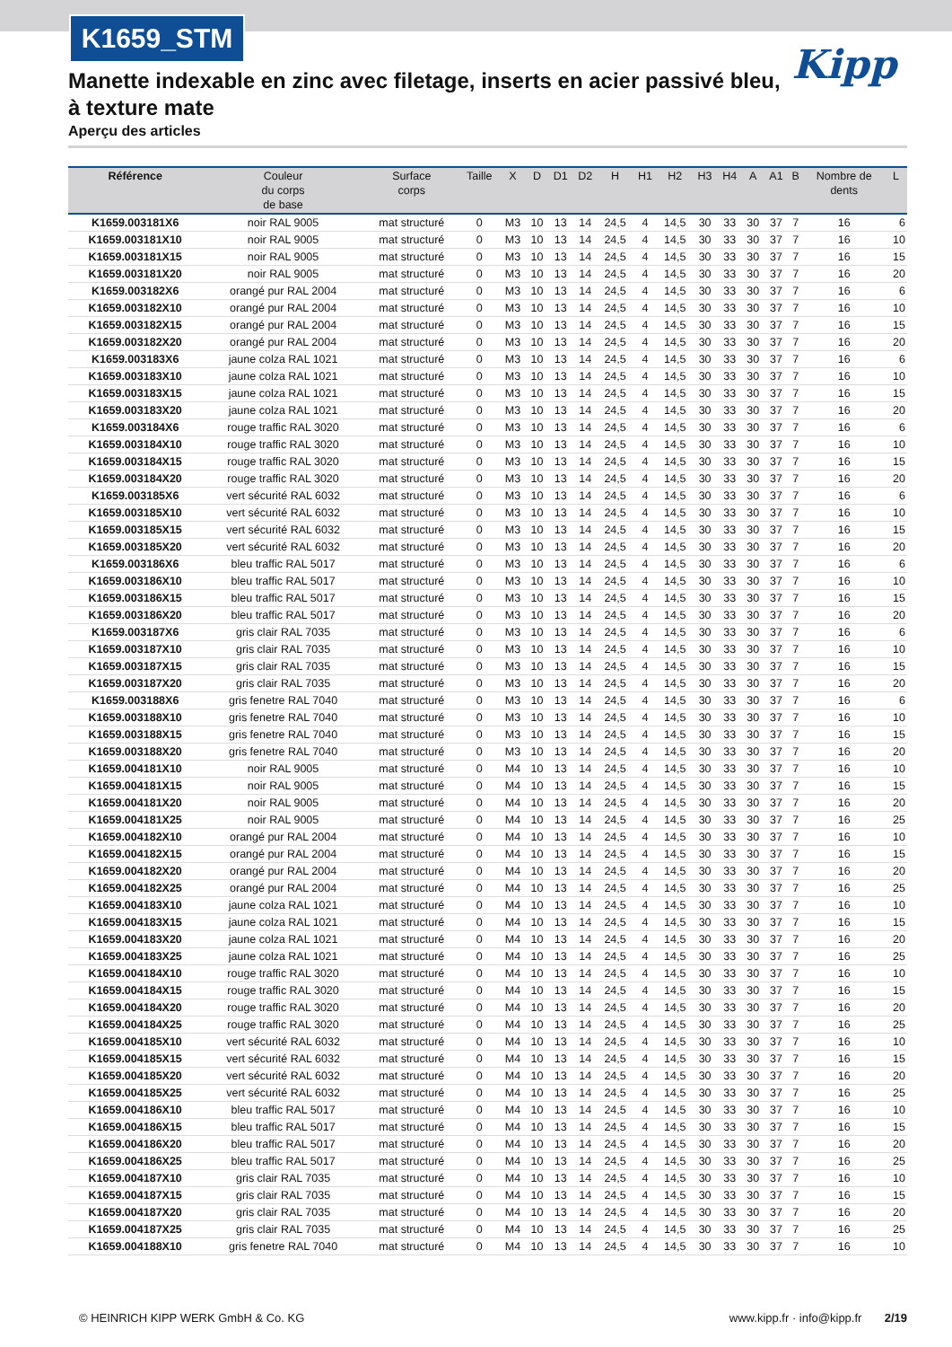K1659_STM
Kipp
Manette indexable en zinc avec filetage, inserts en acier passivé bleu, à texture mate
Aperçu des articles
| Référence | Couleur du corps de base | Surface corps | Taille | X | D | D1 | D2 | H | H1 | H2 | H3 | H4 | A | A1 | B | Nombre de dents | L |
| --- | --- | --- | --- | --- | --- | --- | --- | --- | --- | --- | --- | --- | --- | --- | --- | --- | --- |
| K1659.003181X6 | noir RAL 9005 | mat structuré | 0 | M3 | 10 | 13 | 14 | 24,5 | 4 | 14,5 | 30 | 33 | 30 | 37 | 7 | 16 | 6 |
| K1659.003181X10 | noir RAL 9005 | mat structuré | 0 | M3 | 10 | 13 | 14 | 24,5 | 4 | 14,5 | 30 | 33 | 30 | 37 | 7 | 16 | 10 |
| K1659.003181X15 | noir RAL 9005 | mat structuré | 0 | M3 | 10 | 13 | 14 | 24,5 | 4 | 14,5 | 30 | 33 | 30 | 37 | 7 | 16 | 15 |
| K1659.003181X20 | noir RAL 9005 | mat structuré | 0 | M3 | 10 | 13 | 14 | 24,5 | 4 | 14,5 | 30 | 33 | 30 | 37 | 7 | 16 | 20 |
| K1659.003182X6 | orangé pur RAL 2004 | mat structuré | 0 | M3 | 10 | 13 | 14 | 24,5 | 4 | 14,5 | 30 | 33 | 30 | 37 | 7 | 16 | 6 |
| K1659.003182X10 | orangé pur RAL 2004 | mat structuré | 0 | M3 | 10 | 13 | 14 | 24,5 | 4 | 14,5 | 30 | 33 | 30 | 37 | 7 | 16 | 10 |
| K1659.003182X15 | orangé pur RAL 2004 | mat structuré | 0 | M3 | 10 | 13 | 14 | 24,5 | 4 | 14,5 | 30 | 33 | 30 | 37 | 7 | 16 | 15 |
| K1659.003182X20 | orangé pur RAL 2004 | mat structuré | 0 | M3 | 10 | 13 | 14 | 24,5 | 4 | 14,5 | 30 | 33 | 30 | 37 | 7 | 16 | 20 |
| K1659.003183X6 | jaune colza RAL 1021 | mat structuré | 0 | M3 | 10 | 13 | 14 | 24,5 | 4 | 14,5 | 30 | 33 | 30 | 37 | 7 | 16 | 6 |
| K1659.003183X10 | jaune colza RAL 1021 | mat structuré | 0 | M3 | 10 | 13 | 14 | 24,5 | 4 | 14,5 | 30 | 33 | 30 | 37 | 7 | 16 | 10 |
| K1659.003183X15 | jaune colza RAL 1021 | mat structuré | 0 | M3 | 10 | 13 | 14 | 24,5 | 4 | 14,5 | 30 | 33 | 30 | 37 | 7 | 16 | 15 |
| K1659.003183X20 | jaune colza RAL 1021 | mat structuré | 0 | M3 | 10 | 13 | 14 | 24,5 | 4 | 14,5 | 30 | 33 | 30 | 37 | 7 | 16 | 20 |
| K1659.003184X6 | rouge traffic RAL 3020 | mat structuré | 0 | M3 | 10 | 13 | 14 | 24,5 | 4 | 14,5 | 30 | 33 | 30 | 37 | 7 | 16 | 6 |
| K1659.003184X10 | rouge traffic RAL 3020 | mat structuré | 0 | M3 | 10 | 13 | 14 | 24,5 | 4 | 14,5 | 30 | 33 | 30 | 37 | 7 | 16 | 10 |
| K1659.003184X15 | rouge traffic RAL 3020 | mat structuré | 0 | M3 | 10 | 13 | 14 | 24,5 | 4 | 14,5 | 30 | 33 | 30 | 37 | 7 | 16 | 15 |
| K1659.003184X20 | rouge traffic RAL 3020 | mat structuré | 0 | M3 | 10 | 13 | 14 | 24,5 | 4 | 14,5 | 30 | 33 | 30 | 37 | 7 | 16 | 20 |
| K1659.003185X6 | vert sécurité RAL 6032 | mat structuré | 0 | M3 | 10 | 13 | 14 | 24,5 | 4 | 14,5 | 30 | 33 | 30 | 37 | 7 | 16 | 6 |
| K1659.003185X10 | vert sécurité RAL 6032 | mat structuré | 0 | M3 | 10 | 13 | 14 | 24,5 | 4 | 14,5 | 30 | 33 | 30 | 37 | 7 | 16 | 10 |
| K1659.003185X15 | vert sécurité RAL 6032 | mat structuré | 0 | M3 | 10 | 13 | 14 | 24,5 | 4 | 14,5 | 30 | 33 | 30 | 37 | 7 | 16 | 15 |
| K1659.003185X20 | vert sécurité RAL 6032 | mat structuré | 0 | M3 | 10 | 13 | 14 | 24,5 | 4 | 14,5 | 30 | 33 | 30 | 37 | 7 | 16 | 20 |
| K1659.003186X6 | bleu traffic RAL 5017 | mat structuré | 0 | M3 | 10 | 13 | 14 | 24,5 | 4 | 14,5 | 30 | 33 | 30 | 37 | 7 | 16 | 6 |
| K1659.003186X10 | bleu traffic RAL 5017 | mat structuré | 0 | M3 | 10 | 13 | 14 | 24,5 | 4 | 14,5 | 30 | 33 | 30 | 37 | 7 | 16 | 10 |
| K1659.003186X15 | bleu traffic RAL 5017 | mat structuré | 0 | M3 | 10 | 13 | 14 | 24,5 | 4 | 14,5 | 30 | 33 | 30 | 37 | 7 | 16 | 15 |
| K1659.003186X20 | bleu traffic RAL 5017 | mat structuré | 0 | M3 | 10 | 13 | 14 | 24,5 | 4 | 14,5 | 30 | 33 | 30 | 37 | 7 | 16 | 20 |
| K1659.003187X6 | gris clair RAL 7035 | mat structuré | 0 | M3 | 10 | 13 | 14 | 24,5 | 4 | 14,5 | 30 | 33 | 30 | 37 | 7 | 16 | 6 |
| K1659.003187X10 | gris clair RAL 7035 | mat structuré | 0 | M3 | 10 | 13 | 14 | 24,5 | 4 | 14,5 | 30 | 33 | 30 | 37 | 7 | 16 | 10 |
| K1659.003187X15 | gris clair RAL 7035 | mat structuré | 0 | M3 | 10 | 13 | 14 | 24,5 | 4 | 14,5 | 30 | 33 | 30 | 37 | 7 | 16 | 15 |
| K1659.003187X20 | gris clair RAL 7035 | mat structuré | 0 | M3 | 10 | 13 | 14 | 24,5 | 4 | 14,5 | 30 | 33 | 30 | 37 | 7 | 16 | 20 |
| K1659.003188X6 | gris fenetre RAL 7040 | mat structuré | 0 | M3 | 10 | 13 | 14 | 24,5 | 4 | 14,5 | 30 | 33 | 30 | 37 | 7 | 16 | 6 |
| K1659.003188X10 | gris fenetre RAL 7040 | mat structuré | 0 | M3 | 10 | 13 | 14 | 24,5 | 4 | 14,5 | 30 | 33 | 30 | 37 | 7 | 16 | 10 |
| K1659.003188X15 | gris fenetre RAL 7040 | mat structuré | 0 | M3 | 10 | 13 | 14 | 24,5 | 4 | 14,5 | 30 | 33 | 30 | 37 | 7 | 16 | 15 |
| K1659.003188X20 | gris fenetre RAL 7040 | mat structuré | 0 | M3 | 10 | 13 | 14 | 24,5 | 4 | 14,5 | 30 | 33 | 30 | 37 | 7 | 16 | 20 |
| K1659.004181X10 | noir RAL 9005 | mat structuré | 0 | M4 | 10 | 13 | 14 | 24,5 | 4 | 14,5 | 30 | 33 | 30 | 37 | 7 | 16 | 10 |
| K1659.004181X15 | noir RAL 9005 | mat structuré | 0 | M4 | 10 | 13 | 14 | 24,5 | 4 | 14,5 | 30 | 33 | 30 | 37 | 7 | 16 | 15 |
| K1659.004181X20 | noir RAL 9005 | mat structuré | 0 | M4 | 10 | 13 | 14 | 24,5 | 4 | 14,5 | 30 | 33 | 30 | 37 | 7 | 16 | 20 |
| K1659.004181X25 | noir RAL 9005 | mat structuré | 0 | M4 | 10 | 13 | 14 | 24,5 | 4 | 14,5 | 30 | 33 | 30 | 37 | 7 | 16 | 25 |
| K1659.004182X10 | orangé pur RAL 2004 | mat structuré | 0 | M4 | 10 | 13 | 14 | 24,5 | 4 | 14,5 | 30 | 33 | 30 | 37 | 7 | 16 | 10 |
| K1659.004182X15 | orangé pur RAL 2004 | mat structuré | 0 | M4 | 10 | 13 | 14 | 24,5 | 4 | 14,5 | 30 | 33 | 30 | 37 | 7 | 16 | 15 |
| K1659.004182X20 | orangé pur RAL 2004 | mat structuré | 0 | M4 | 10 | 13 | 14 | 24,5 | 4 | 14,5 | 30 | 33 | 30 | 37 | 7 | 16 | 20 |
| K1659.004182X25 | orangé pur RAL 2004 | mat structuré | 0 | M4 | 10 | 13 | 14 | 24,5 | 4 | 14,5 | 30 | 33 | 30 | 37 | 7 | 16 | 25 |
| K1659.004183X10 | jaune colza RAL 1021 | mat structuré | 0 | M4 | 10 | 13 | 14 | 24,5 | 4 | 14,5 | 30 | 33 | 30 | 37 | 7 | 16 | 10 |
| K1659.004183X15 | jaune colza RAL 1021 | mat structuré | 0 | M4 | 10 | 13 | 14 | 24,5 | 4 | 14,5 | 30 | 33 | 30 | 37 | 7 | 16 | 15 |
| K1659.004183X20 | jaune colza RAL 1021 | mat structuré | 0 | M4 | 10 | 13 | 14 | 24,5 | 4 | 14,5 | 30 | 33 | 30 | 37 | 7 | 16 | 20 |
| K1659.004183X25 | jaune colza RAL 1021 | mat structuré | 0 | M4 | 10 | 13 | 14 | 24,5 | 4 | 14,5 | 30 | 33 | 30 | 37 | 7 | 16 | 25 |
| K1659.004184X10 | rouge traffic RAL 3020 | mat structuré | 0 | M4 | 10 | 13 | 14 | 24,5 | 4 | 14,5 | 30 | 33 | 30 | 37 | 7 | 16 | 10 |
| K1659.004184X15 | rouge traffic RAL 3020 | mat structuré | 0 | M4 | 10 | 13 | 14 | 24,5 | 4 | 14,5 | 30 | 33 | 30 | 37 | 7 | 16 | 15 |
| K1659.004184X20 | rouge traffic RAL 3020 | mat structuré | 0 | M4 | 10 | 13 | 14 | 24,5 | 4 | 14,5 | 30 | 33 | 30 | 37 | 7 | 16 | 20 |
| K1659.004184X25 | rouge traffic RAL 3020 | mat structuré | 0 | M4 | 10 | 13 | 14 | 24,5 | 4 | 14,5 | 30 | 33 | 30 | 37 | 7 | 16 | 25 |
| K1659.004185X10 | vert sécurité RAL 6032 | mat structuré | 0 | M4 | 10 | 13 | 14 | 24,5 | 4 | 14,5 | 30 | 33 | 30 | 37 | 7 | 16 | 10 |
| K1659.004185X15 | vert sécurité RAL 6032 | mat structuré | 0 | M4 | 10 | 13 | 14 | 24,5 | 4 | 14,5 | 30 | 33 | 30 | 37 | 7 | 16 | 15 |
| K1659.004185X20 | vert sécurité RAL 6032 | mat structuré | 0 | M4 | 10 | 13 | 14 | 24,5 | 4 | 14,5 | 30 | 33 | 30 | 37 | 7 | 16 | 20 |
| K1659.004185X25 | vert sécurité RAL 6032 | mat structuré | 0 | M4 | 10 | 13 | 14 | 24,5 | 4 | 14,5 | 30 | 33 | 30 | 37 | 7 | 16 | 25 |
| K1659.004186X10 | bleu traffic RAL 5017 | mat structuré | 0 | M4 | 10 | 13 | 14 | 24,5 | 4 | 14,5 | 30 | 33 | 30 | 37 | 7 | 16 | 10 |
| K1659.004186X15 | bleu traffic RAL 5017 | mat structuré | 0 | M4 | 10 | 13 | 14 | 24,5 | 4 | 14,5 | 30 | 33 | 30 | 37 | 7 | 16 | 15 |
| K1659.004186X20 | bleu traffic RAL 5017 | mat structuré | 0 | M4 | 10 | 13 | 14 | 24,5 | 4 | 14,5 | 30 | 33 | 30 | 37 | 7 | 16 | 20 |
| K1659.004186X25 | bleu traffic RAL 5017 | mat structuré | 0 | M4 | 10 | 13 | 14 | 24,5 | 4 | 14,5 | 30 | 33 | 30 | 37 | 7 | 16 | 25 |
| K1659.004187X10 | gris clair RAL 7035 | mat structuré | 0 | M4 | 10 | 13 | 14 | 24,5 | 4 | 14,5 | 30 | 33 | 30 | 37 | 7 | 16 | 10 |
| K1659.004187X15 | gris clair RAL 7035 | mat structuré | 0 | M4 | 10 | 13 | 14 | 24,5 | 4 | 14,5 | 30 | 33 | 30 | 37 | 7 | 16 | 15 |
| K1659.004187X20 | gris clair RAL 7035 | mat structuré | 0 | M4 | 10 | 13 | 14 | 24,5 | 4 | 14,5 | 30 | 33 | 30 | 37 | 7 | 16 | 20 |
| K1659.004187X25 | gris clair RAL 7035 | mat structuré | 0 | M4 | 10 | 13 | 14 | 24,5 | 4 | 14,5 | 30 | 33 | 30 | 37 | 7 | 16 | 25 |
| K1659.004188X10 | gris fenetre RAL 7040 | mat structuré | 0 | M4 | 10 | 13 | 14 | 24,5 | 4 | 14,5 | 30 | 33 | 30 | 37 | 7 | 16 | 10 |
© HEINRICH KIPP WERK GmbH & Co. KG www.kipp.fr · info@kipp.fr 2/19